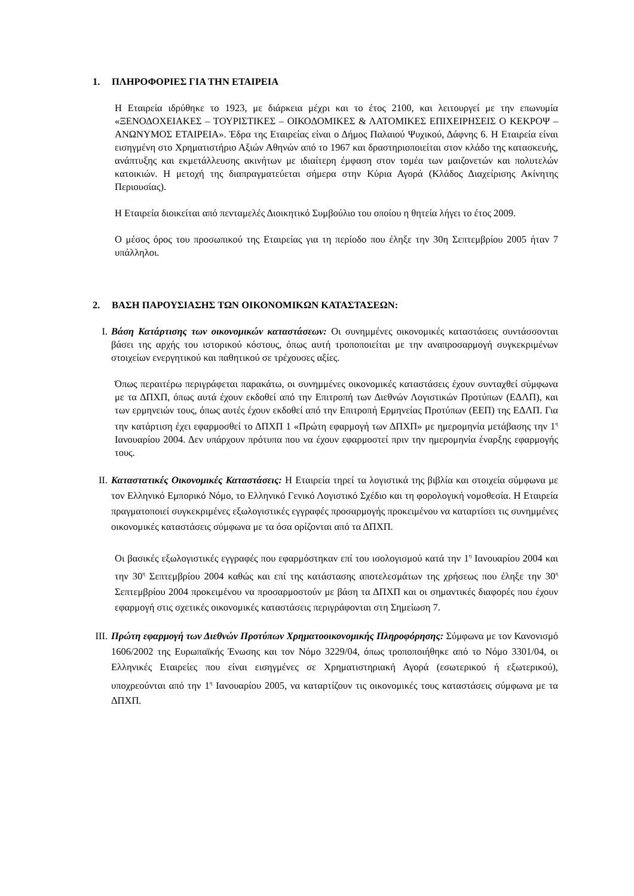1. ΠΛΗΡΟΦΟΡΙΕΣ ΓΙΑ ΤΗΝ ΕΤΑΙΡΕΙΑ
Η Εταιρεία ιδρύθηκε το 1923, με διάρκεια μέχρι και το έτος 2100, και λειτουργεί με την επωνυμία «ΞΕΝΟΔΟΧΕΙΑΚΕΣ – ΤΟΥΡΙΣΤΙΚΕΣ – ΟΙΚΟΔΟΜΙΚΕΣ & ΛΑΤΟΜΙΚΕΣ ΕΠΙΧΕΙΡΗΣΕΙΣ Ο ΚΕΚΡΟΨ – ΑΝΩΝΥΜΟΣ ΕΤΑΙΡΕΙΑ». Έδρα της Εταιρείας είναι ο Δήμος Παλαιού Ψυχικού, Δάφνης 6. Η Εταιρεία είναι εισηγμένη στο Χρηματιστήριο Αξιών Αθηνών από το 1967 και δραστηριοποιείται στον κλάδο της κατασκευής, ανάπτυξης και εκμετάλλευσης ακινήτων με ιδιαίτερη έμφαση στον τομέα των μαιζονετών και πολυτελών κατοικιών. Η μετοχή της διαπραγματεύεται σήμερα στην Κύρια Αγορά (Κλάδος Διαχείρισης Ακίνητης Περιουσίας).
Η Εταιρεία διοικείται από πενταμελές Διοικητικό Συμβούλιο του οποίου η θητεία λήγει το έτος 2009.
Ο μέσος όρος του προσωπικού της Εταιρείας για τη περίοδο που έληξε την 30η Σεπτεμβρίου 2005 ήταν 7 υπάλληλοι.
2. ΒΑΣΗ ΠΑΡΟΥΣΙΑΣΗΣ ΤΩΝ ΟΙΚΟΝΟΜΙΚΩΝ ΚΑΤΑΣΤΑΣΕΩΝ:
I. Βάση Κατάρτισης των οικονομικών καταστάσεων: Οι συνημμένες οικονομικές καταστάσεις συντάσσονται βάσει της αρχής του ιστορικού κόστους, όπως αυτή τροποποιείται με την αναπροσαρμογή συγκεκριμένων στοιχείων ενεργητικού και παθητικού σε τρέχουσες αξίες.
Όπως περαιτέρω περιγράφεται παρακάτω, οι συνημμένες οικονομικές καταστάσεις έχουν συνταχθεί σύμφωνα με τα ΔΠΧΠ, όπως αυτά έχουν εκδοθεί από την Επιτροπή των Διεθνών Λογιστικών Προτύπων (ΕΔΛΠ), και των ερμηνειών τους, όπως αυτές έχουν εκδοθεί από την Επιτροπή Ερμηνείας Προτύπων (ΕΕΠ) της ΕΔΛΠ. Για την κατάρτιση έχει εφαρμοσθεί το ΔΠΧΠ 1 «Πρώτη εφαρμογή των ΔΠΧΠ» με ημερομηνία μετάβασης την 1<sup>η</sup> Ιανουαρίου 2004. Δεν υπάρχουν πρότυπα που να έχουν εφαρμοστεί πριν την ημερομηνία έναρξης εφαρμογής τους.
II. Καταστατικές Οικονομικές Καταστάσεις: Η Εταιρεία τηρεί τα λογιστικά της βιβλία και στοιχεία σύμφωνα με τον Ελληνικό Εμπορικό Νόμο, το Ελληνικό Γενικό Λογιστικό Σχέδιο και τη φορολογική νομοθεσία. Η Εταιρεία πραγματοποιεί συγκεκριμένες εξωλογιστικές εγγραφές προσαρμογής προκειμένου να καταρτίσει τις συνημμένες οικονομικές καταστάσεις σύμφωνα με τα όσα ορίζονται από τα ΔΠΧΠ.
Οι βασικές εξωλογιστικές εγγραφές που εφαρμόστηκαν επί του ισολογισμού κατά την 1<sup>η</sup> Ιανουαρίου 2004 και την 30<sup>η</sup> Σεπτεμβρίου 2004 καθώς και επί της κατάστασης αποτελεσμάτων της χρήσεως που έληξε την 30<sup>η</sup> Σεπτεμβρίου 2004 προκειμένου να προσαρμοστούν με βάση τα ΔΠΧΠ και οι σημαντικές διαφορές που έχουν εφαρμογή στις σχετικές οικονομικές καταστάσεις περιγράφονται στη Σημείωση 7.
III.
Πρώτη εφαρμογή των Διεθνών Προτύπων Χρηματοοικονομικής Πληροφόρησης: Σύμφωνα με τον Κανονισμό 1606/2002 της Ευρωπαϊκής Ένωσης και τον Νόμο 3229/04, όπως τροποποιήθηκε από το Νόμο 3301/04, οι Ελληνικές Εταιρείες που είναι εισηγμένες σε Χρηματιστηριακή Αγορά (εσωτερικού ή εξωτερικού), υποχρεούνται από την 1<sup>η</sup> Ιανουαρίου 2005, να καταρτίζουν τις οικονομικές τους καταστάσεις σύμφωνα με τα ΔΠΧΠ.